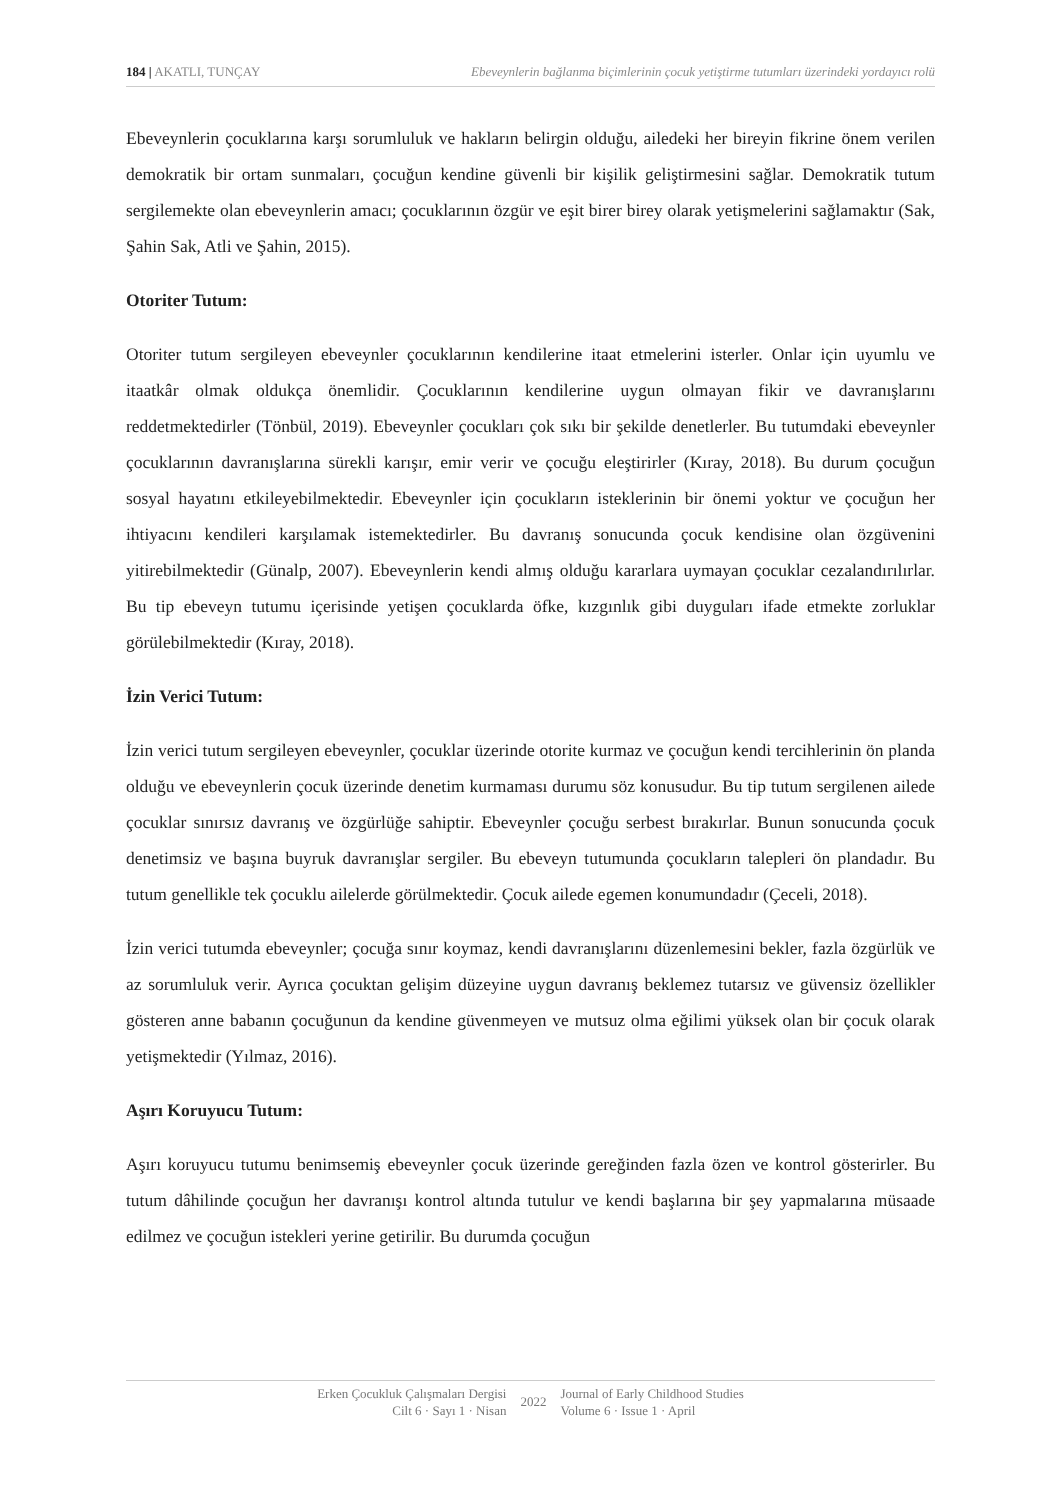184 | AKATLI, TUNÇAY Ebeveynlerin bağlanma biçimlerinin çocuk yetiştirme tutumları üzerindeki yordayıcı rolü
Ebeveynlerin çocuklarına karşı sorumluluk ve hakların belirgin olduğu, ailedeki her bireyin fikrine önem verilen demokratik bir ortam sunmaları, çocuğun kendine güvenli bir kişilik geliştirmesini sağlar. Demokratik tutum sergilemekte olan ebeveynlerin amacı; çocuklarının özgür ve eşit birer birey olarak yetişmelerini sağlamaktır (Sak, Şahin Sak, Atli ve Şahin, 2015).
Otoriter Tutum:
Otoriter tutum sergileyen ebeveynler çocuklarının kendilerine itaat etmelerini isterler. Onlar için uyumlu ve itaatkâr olmak oldukça önemlidir. Çocuklarının kendilerine uygun olmayan fikir ve davranışlarını reddetmektedirler (Tönbül, 2019). Ebeveynler çocukları çok sıkı bir şekilde denetlerler. Bu tutumdaki ebeveynler çocuklarının davranışlarına sürekli karışır, emir verir ve çocuğu eleştirirler (Kıray, 2018). Bu durum çocuğun sosyal hayatını etkileyebilmektedir. Ebeveynler için çocukların isteklerinin bir önemi yoktur ve çocuğun her ihtiyacını kendileri karşılamak istemektedirler. Bu davranış sonucunda çocuk kendisine olan özgüvenini yitirebilmektedir (Günalp, 2007). Ebeveynlerin kendi almış olduğu kararlara uymayan çocuklar cezalandırılırlar. Bu tip ebeveyn tutumu içerisinde yetişen çocuklarda öfke, kızgınlık gibi duyguları ifade etmekte zorluklar görülebilmektedir (Kıray, 2018).
İzin Verici Tutum:
İzin verici tutum sergileyen ebeveynler, çocuklar üzerinde otorite kurmaz ve çocuğun kendi tercihlerinin ön planda olduğu ve ebeveynlerin çocuk üzerinde denetim kurmaması durumu söz konusudur. Bu tip tutum sergilenen ailede çocuklar sınırsız davranış ve özgürlüğe sahiptir. Ebeveynler çocuğu serbest bırakırlar. Bunun sonucunda çocuk denetimsiz ve başına buyruk davranışlar sergiler. Bu ebeveyn tutumunda çocukların talepleri ön plandadır. Bu tutum genellikle tek çocuklu ailelerde görülmektedir. Çocuk ailede egemen konumundadır (Çeceli, 2018).
İzin verici tutumda ebeveynler; çocuğa sınır koymaz, kendi davranışlarını düzenlemesini bekler, fazla özgürlük ve az sorumluluk verir. Ayrıca çocuktan gelişim düzeyine uygun davranış beklemez tutarsız ve güvensiz özellikler gösteren anne babanın çocuğunun da kendine güvenmeyen ve mutsuz olma eğilimi yüksek olan bir çocuk olarak yetişmektedir (Yılmaz, 2016).
Aşırı Koruyucu Tutum:
Aşırı koruyucu tutumu benimsemiş ebeveynler çocuk üzerinde gereğinden fazla özen ve kontrol gösterirler. Bu tutum dâhilinde çocuğun her davranışı kontrol altında tutulur ve kendi başlarına bir şey yapmalarına müsaade edilmez ve çocuğun istekleri yerine getirilir. Bu durumda çocuğun
Erken Çocukluk Çalışmaları Dergisi
Cilt 6 · Sayı 1 · Nisan
2022
Journal of Early Childhood Studies
Volume 6 · Issue 1 · April